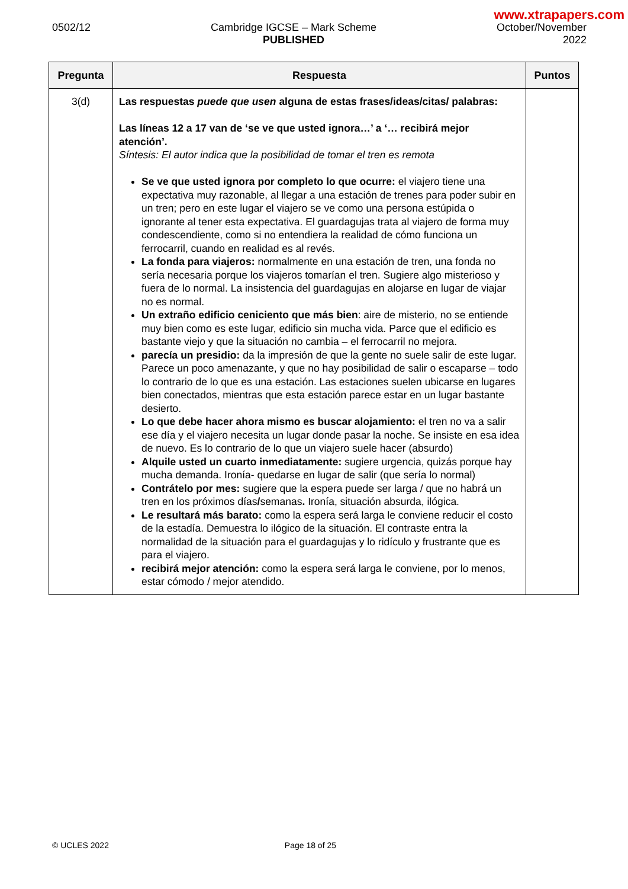www.xtrapapers.com
0502/12 Cambridge IGCSE – Mark Scheme
PUBLISHED
October/November
2022
| Pregunta | Respuesta | Puntos |
| --- | --- | --- |
| 3(d) | Las respuestas puede que usen alguna de estas frases/ideas/citas/ palabras: Las líneas 12 a 17 van de ‘se ve que usted ignora…’ a ‘… recibirá mejor atención’. Síntesis: El autor indica que la posibilidad de tomar el tren es remota Se ve que usted ignora por completo lo que ocurre: el viajero tiene una expectativa muy razonable, al llegar a una estación de trenes para poder subir en un tren; pero en este lugar el viajero se ve como una persona estúpida o ignorante al tener esta expectativa. El guardagujas trata al viajero de forma muy condescendiente, como si no entendiera la realidad de cómo funciona un ferrocarril, cuando en realidad es al revés. La fonda para viajeros: normalmente en una estación de tren, una fonda no sería necesaria porque los viajeros tomarían el tren. Sugiere algo misterioso y fuera de lo normal. La insistencia del guardagujas en alojarse en lugar de viajar no es normal. Un extraño edificio ceniciento que más bien : aire de misterio, no se entiende muy bien como es este lugar, edificio sin mucha vida. Parce que el edificio es bastante viejo y que la situación no cambia – el ferrocarril no mejora. parecía un presidio: da la impresión de que la gente no suele salir de este lugar. Parece un poco amenazante, y que no hay posibilidad de salir o escaparse – todo lo contrario de lo que es una estación. Las estaciones suelen ubicarse en lugares bien conectados, mientras que esta estación parece estar en un lugar bastante desierto. Lo que debe hacer ahora mismo es buscar alojamiento: el tren no va a salir ese día y el viajero necesita un lugar donde pasar la noche. Se insiste en esa idea de nuevo. Es lo contrario de lo que un viajero suele hacer (absurdo) Alquile usted un cuarto inmediatamente: sugiere urgencia, quizás porque hay mucha demanda. Ironía- quedarse en lugar de salir (que sería lo normal) Contrátelo por mes: sugiere que la espera puede ser larga / que no habrá un tren en los próximos días / semanas . Ironía, situación absurda, ilógica. Le resultará más barato: como la espera será larga le conviene reducir el costo de la estadía. Demuestra lo ilógico de la situación. El contraste entra la normalidad de la situación para el guardagujas y lo ridículo y frustrante que es para el viajero. recibirá mejor atención: como la espera será larga le conviene, por lo menos, estar cómodo / mejor atendido. | |
© UCLES 2022 Page 18 of 25